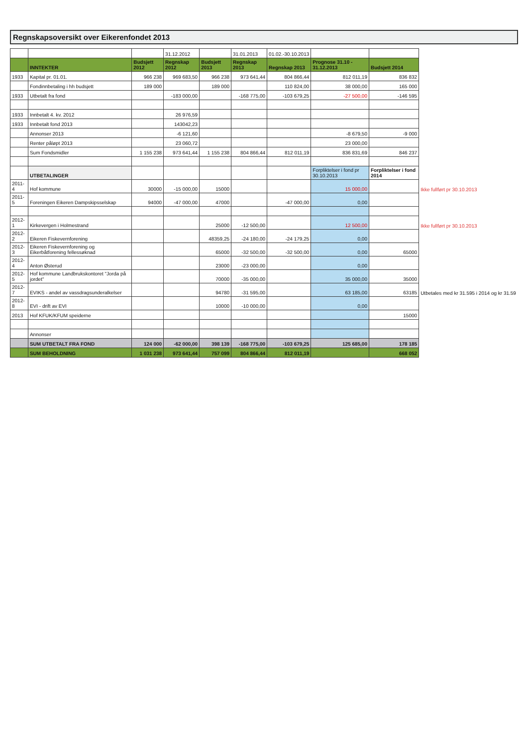Regnskapsoversikt over Eikerenfondet 2013
| | | | 31.12.2012 | | 31.01.2013 | 01.02.-30.10.2013 | | | |
| | INNTEKTER | Budsjett 2012 | Regnskap 2012 | Budsjett 2013 | Regnskap 2013 | Regnskap 2013 | Prognose 31.10 - 31.12.2013 | Budsjett 2014 | |
| 1933 | Kapital pr. 01.01. | 966 238 | 969 683,50 | 966 238 | 973 641,44 | 804 866,44 | 812 011,19 | 836 832 | |
| | Fondinnbetaling i hh budsjett | 189 000 | | 189 000 | | 110 824,00 | 38 000,00 | 165 000 | |
| 1933 | Utbetalt fra fond | | -183 000,00 | | -168 775,00 | -103 679,25 | -27 500,00 | -146 595 | |
| 1933 | Innbetalt 4. kv. 2012 | | 26 976,59 | | | | | | |
| 1933 | Innbetalt fond 2013 | | 143042,23 | | | | | | |
| | Annonser 2013 | | -6 121,60 | | | | -8 679,50 | -9 000 | |
| | Renter påløpt 2013 | | 23 060,72 | | | | 23 000,00 | | |
| | Sum Fondsmidler | 1 155 238 | 973 641,44 | 1 155 238 | 804 866,44 | 812 011,19 | 836 831,69 | 846 237 | |
| | UTBETALINGER | | | | | | Forpliktelser i fond pr 30.10.2013 | Forpliktelser i fond 2014 | |
| 2011-4 | Hof kommune | 30000 | -15 000,00 | 15000 | | | 15 000,00 | | Ikke fullført pr 30.10.2013 |
| 2011-5 | Foreningen Eikeren Dampskipsselskap | 94000 | -47 000,00 | 47000 | | -47 000,00 | 0,00 | | |
| 2012-1 | Kirkevergen i Holmestrand | | | 25000 | -12 500,00 | | 12 500,00 | | Ikke fullført pr 30.10.2013 |
| 2012-2 | Eikeren Fiskevernforening | | | 48359,25 | -24 180,00 | -24 179,25 | 0,00 | | |
| 2012-3 | Eikeren Fiskevernforening og Eikerbåtforening fellessøknad | | | 65000 | -32 500,00 | -32 500,00 | 0,00 | 65000 | |
| 2012-4 | Anton Østerud | | | 23000 | -23 000,00 | | 0,00 | | |
| 2012-5 | Hof kommune Landbrukskontoret "Jorda på jordet" | | | 70000 | -35 000,00 | | 35 000,00 | 35000 | |
| 2012-7 | EVIKS - andel av vassdragsunderalkelser | | | 94780 | -31 595,00 | | 63 185,00 | 63185 | Utbetales med kr 31.595 i 2014 og kr 31.59 |
| 2012-8 | EVI - drift av EVI | | | 10000 | -10 000,00 | | 0,00 | | |
| 2013 | Hof KFUK/KFUM speiderne | | | | | | | 15000 | |
| | Annonser | | | | | | | | |
| | SUM UTBETALT FRA FOND | 124 000 | -62 000,00 | 398 139 | -168 775,00 | -103 679,25 | 125 685,00 | 178 185 | |
| | SUM BEHOLDNING | 1 031 238 | 973 641,44 | 757 099 | 804 866,44 | 812 011,19 | | 668 052 | |